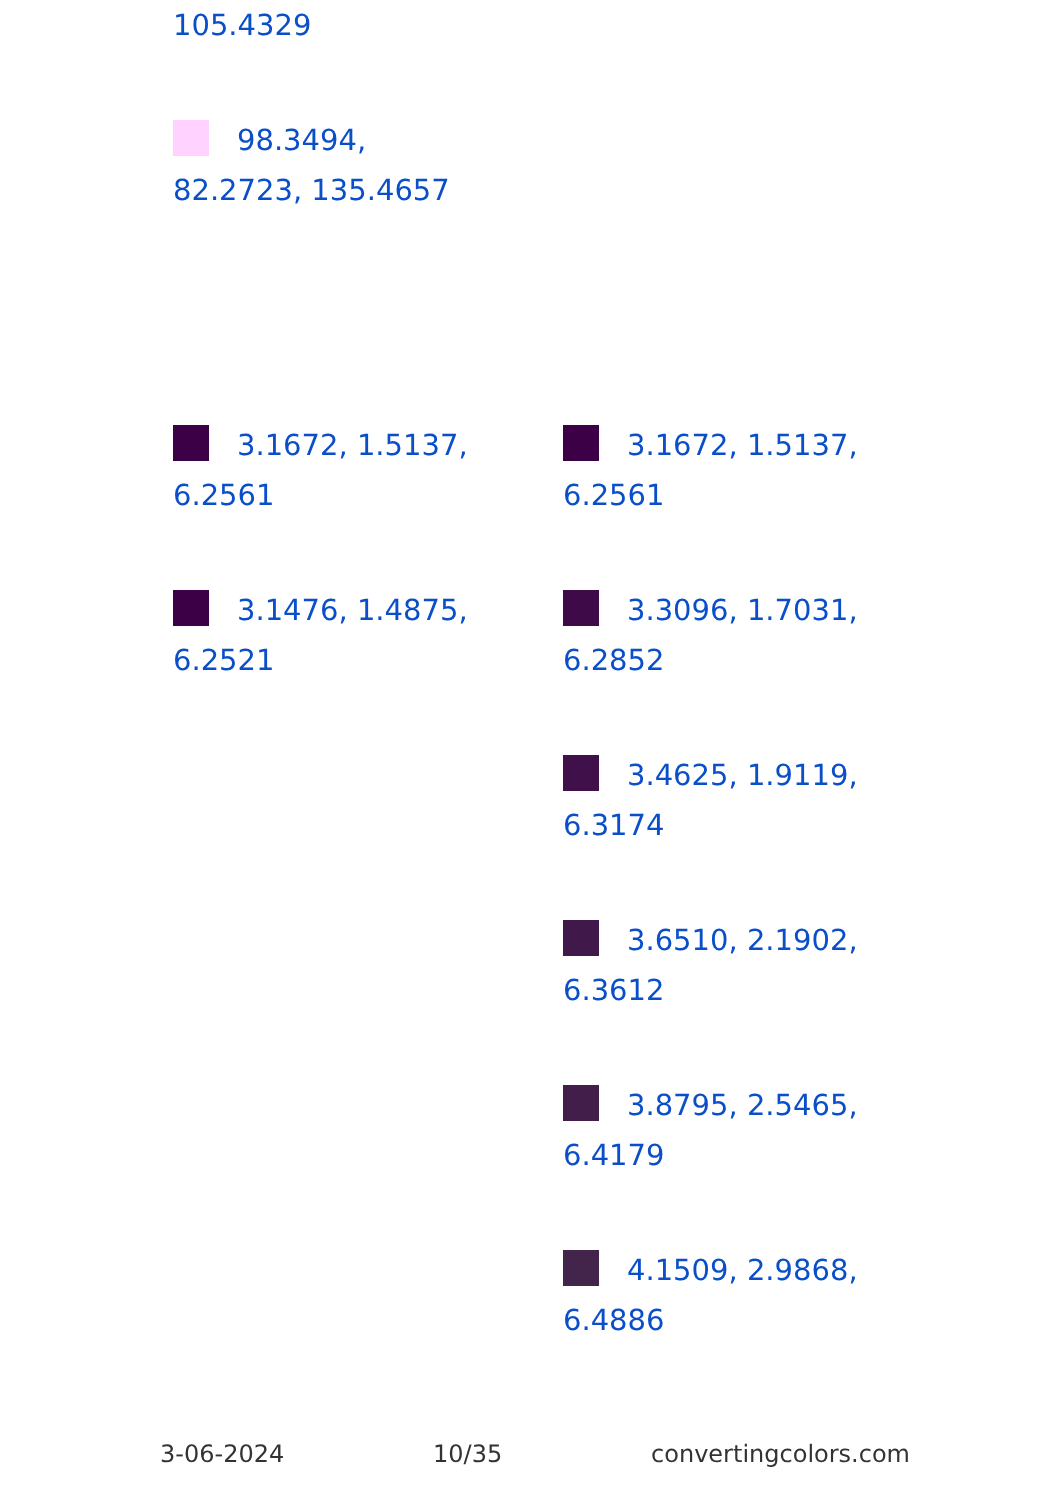105.4329
98.3494, 82.2723, 135.4657
3.1672, 1.5137, 6.2561
3.1672, 1.5137, 6.2561
3.1476, 1.4875, 6.2521
3.3096, 1.7031, 6.2852
3.4625, 1.9119, 6.3174
3.6510, 2.1902, 6.3612
3.8795, 2.5465, 6.4179
4.1509, 2.9868, 6.4886
3-06-2024 10/35 convertingcolors.com